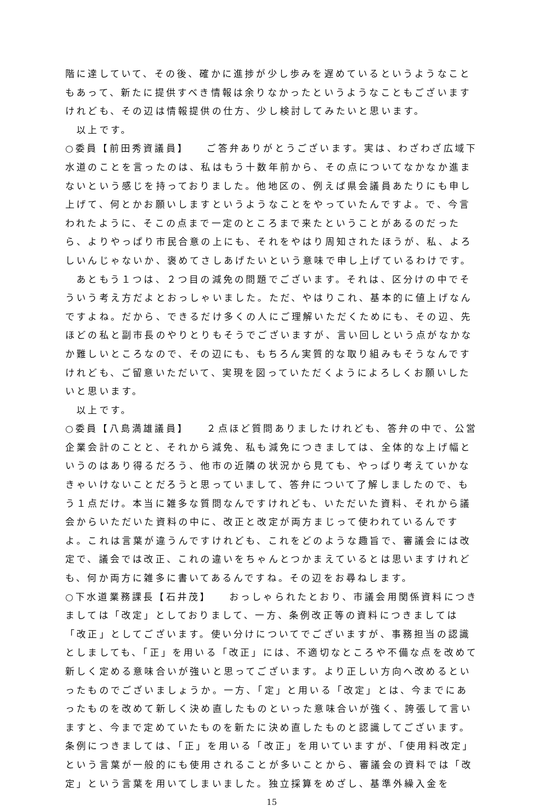階に達していて、その後、確かに進捗が少し歩みを遅めているというようなこともあって、新たに提供すべき情報は余りなかったというようなこともございますけれども、その辺は情報提供の仕方、少し検討してみたいと思います。
　以上です。
○委員【前田秀資議員】　　ご答弁ありがとうございます。実は、わざわざ広域下水道のことを言ったのは、私はもう十数年前から、その点についてなかなか進まないという感じを持っておりました。他地区の、例えば県会議員あたりにも申し上げて、何とかお願いしますというようなことをやっていたんですよ。で、今言われたように、そこの点まで一定のところまで来たということがあるのだったら、よりやっぱり市民合意の上にも、それをやはり周知されたほうが、私、よろしいんじゃないか、褒めてさしあげたいという意味で申し上げているわけです。
　あともう１つは、２つ目の減免の問題でございます。それは、区分けの中でそういう考え方だよとおっしゃいました。ただ、やはりこれ、基本的に値上げなんですよね。だから、できるだけ多くの人にご理解いただくためにも、その辺、先ほどの私と副市長のやりとりもそうでございますが、言い回しという点がなかなか難しいところなので、その辺にも、もちろん実質的な取り組みもそうなんですけれども、ご留意いただいて、実現を図っていただくようによろしくお願いしたいと思います。
　以上です。
○委員【八島満雄議員】　　２点ほど質問ありましたけれども、答弁の中で、公営企業会計のことと、それから減免、私も減免につきましては、全体的な上げ幅というのはあり得るだろう、他市の近隣の状況から見ても、やっぱり考えていかなきゃいけないことだろうと思っていまして、答弁について了解しましたので、もう１点だけ。本当に雑多な質問なんですけれども、いただいた資料、それから議会からいただいた資料の中に、改正と改定が両方まじって使われているんですよ。これは言葉が違うんですけれども、これをどのような趣旨で、審議会には改定で、議会では改正、これの違いをちゃんとつかまえているとは思いますけれども、何か両方に雑多に書いてあるんですね。その辺をお尋ねします。
○下水道業務課長【石井茂】　　おっしゃられたとおり、市議会用関係資料につきましては「改定」としておりまして、一方、条例改正等の資料につきましては「改正」としてございます。使い分けについてでございますが、事務担当の認識としましても、「正」を用いる「改正」には、不適切なところや不備な点を改めて新しく定める意味合いが強いと思ってございます。より正しい方向へ改めるといったものでございましょうか。一方、「定」と用いる「改定」とは、今までにあったものを改めて新しく決め直したものといった意味合いが強く、誇張して言いますと、今まで定めていたものを新たに決め直したものと認識してございます。条例につきましては、「正」を用いる「改正」を用いていますが、「使用料改定」という言葉が一般的にも使用されることが多いことから、審議会の資料では「改定」という言葉を用いてしまいました。独立採算をめざし、基準外繰入金を
15